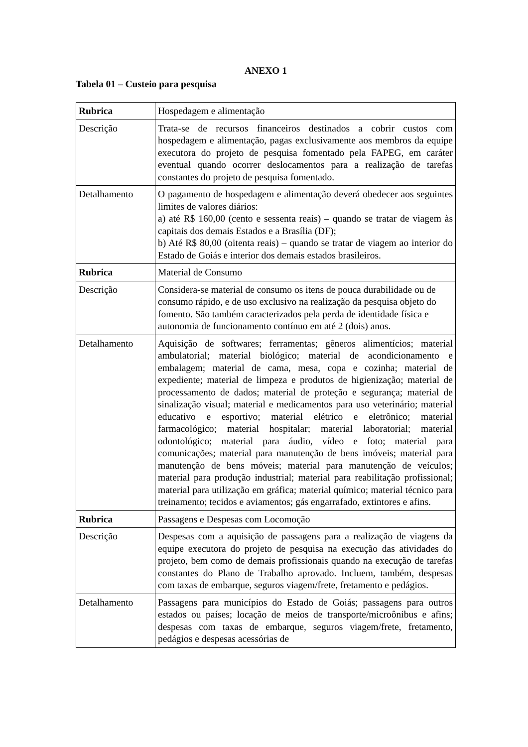ANEXO 1
Tabela 01 – Custeio para pesquisa
| Rubrica | Hospedagem e alimentação |
| Descrição | Trata-se de recursos financeiros destinados a cobrir custos com hospedagem e alimentação, pagas exclusivamente aos membros da equipe executora do projeto de pesquisa fomentado pela FAPEG, em caráter eventual quando ocorrer deslocamentos para a realização de tarefas constantes do projeto de pesquisa fomentado. |
| Detalhamento | O pagamento de hospedagem e alimentação deverá obedecer aos seguintes limites de valores diários: a) até R$ 160,00 (cento e sessenta reais) – quando se tratar de viagem às capitais dos demais Estados e a Brasília (DF); b) Até R$ 80,00 (oitenta reais) – quando se tratar de viagem ao interior do Estado de Goiás e interior dos demais estados brasileiros. |
| Rubrica | Material de Consumo |
| Descrição | Considera-se material de consumo os itens de pouca durabilidade ou de consumo rápido, e de uso exclusivo na realização da pesquisa objeto do fomento. São também caracterizados pela perda de identidade física e autonomia de funcionamento contínuo em até 2 (dois) anos. |
| Detalhamento | Aquisição de softwares; ferramentas; gêneros alimentícios; material ambulatorial; material biológico; material de acondicionamento e embalagem; material de cama, mesa, copa e cozinha; material de expediente; material de limpeza e produtos de higienização; material de processamento de dados; material de proteção e segurança; material de sinalização visual; material e medicamentos para uso veterinário; material educativo e esportivo; material elétrico e eletrônico; material farmacológico; material hospitalar; material laboratorial; material odontológico; material para áudio, vídeo e foto; material para comunicações; material para manutenção de bens imóveis; material para manutenção de bens móveis; material para manutenção de veículos; material para produção industrial; material para reabilitação profissional; material para utilização em gráfica; material químico; material técnico para treinamento; tecidos e aviamentos; gás engarrafado, extintores e afins. |
| Rubrica | Passagens e Despesas com Locomoção |
| Descrição | Despesas com a aquisição de passagens para a realização de viagens da equipe executora do projeto de pesquisa na execução das atividades do projeto, bem como de demais profissionais quando na execução de tarefas constantes do Plano de Trabalho aprovado. Incluem, também, despesas com taxas de embarque, seguros viagem/frete, fretamento e pedágios. |
| Detalhamento | Passagens para municípios do Estado de Goiás; passagens para outros estados ou países; locação de meios de transporte/microônibus e afins; despesas com taxas de embarque, seguros viagem/frete, fretamento, pedágios e despesas acessórias de |